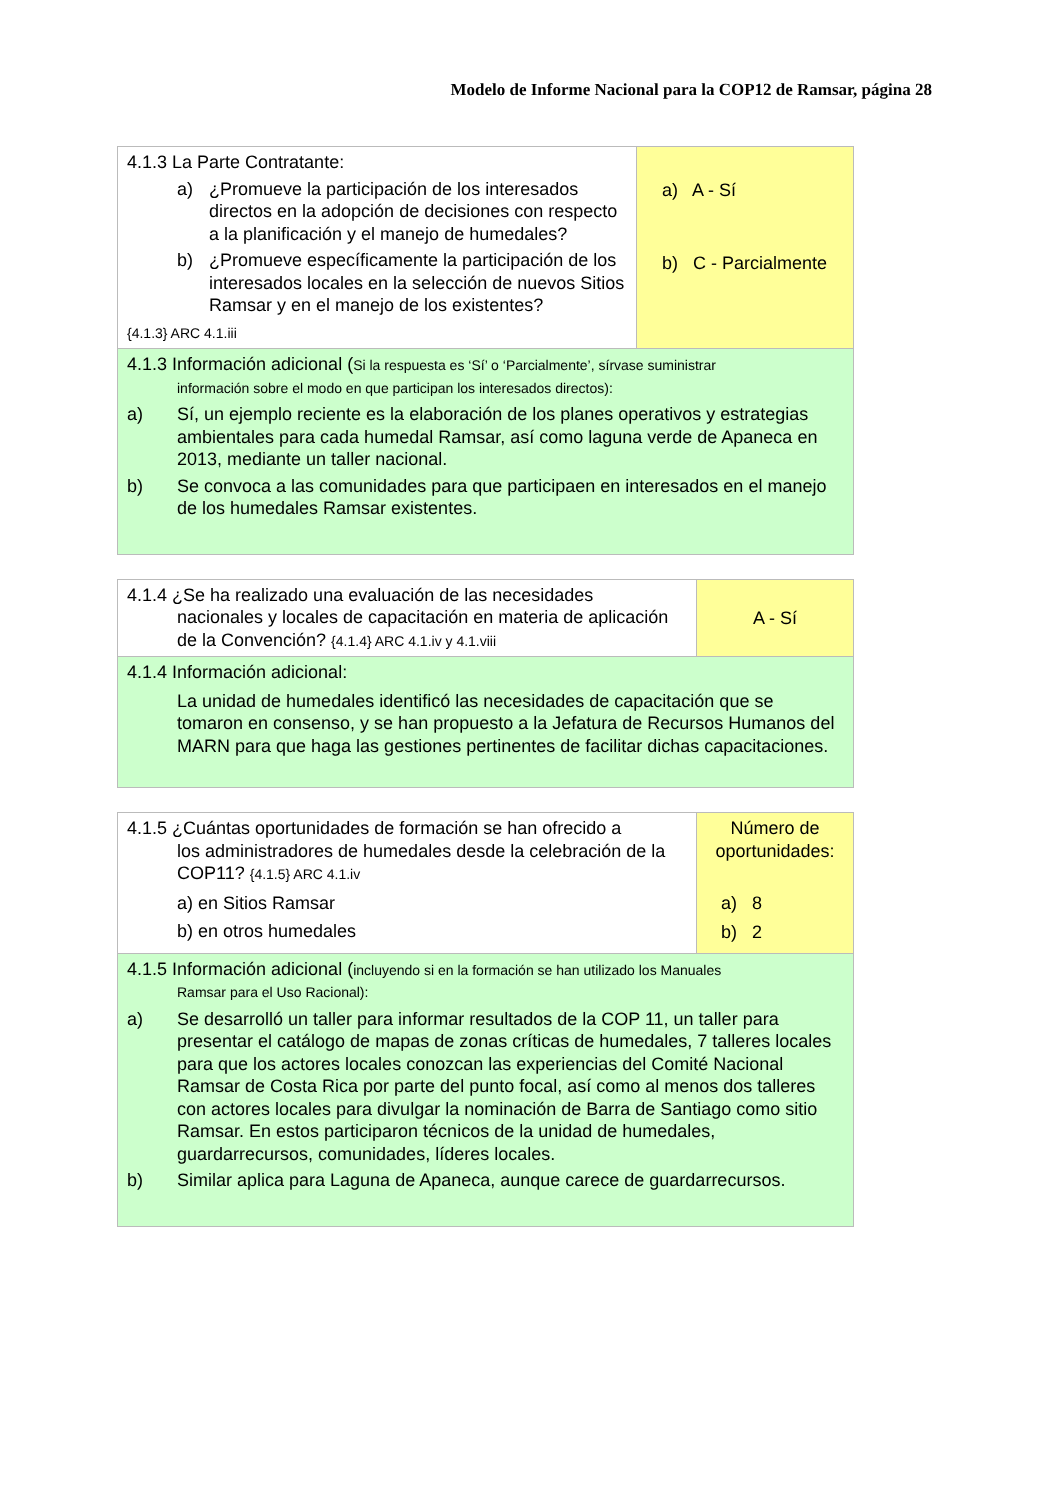Modelo de Informe Nacional para la COP12 de Ramsar, página 28
| 4.1.3 La Parte Contratante: a) ¿Promueve la participación de los interesados directos en la adopción de decisiones con respecto a la planificación y el manejo de humedales? b) ¿Promueve específicamente la participación de los interesados locales en la selección de nuevos Sitios Ramsar y en el manejo de los existentes? {4.1.3} ARC 4.1.iii | a) A - Sí b) C - Parcialmente |
| 4.1.3 Información adicional ( Si la respuesta es ‘Sí’ o ‘Parcialmente’, sírvase suministrar información sobre el modo en que participan los interesados directos): a) Sí, un ejemplo reciente es la elaboración de los planes operativos y estrategias ambientales para cada humedal Ramsar, así como laguna verde de Apaneca en 2013, mediante un taller nacional. b) Se convoca a las comunidades para que participaen en interesados en el manejo de los humedales Ramsar existentes. | |
| 4.1.4 ¿Se ha realizado una evaluación de las necesidades nacionales y locales de capacitación en materia de aplicación de la Convención? {4.1.4} ARC 4.1.iv y 4.1.viii | A - Sí |
| 4.1.4 Información adicional: La unidad de humedales identificó las necesidades de capacitación que se tomaron en consenso, y se han propuesto a la Jefatura de Recursos Humanos del MARN para que haga las gestiones pertinentes de facilitar dichas capacitaciones. | |
| 4.1.5 ¿Cuántas oportunidades de formación se han ofrecido a los administradores de humedales desde la celebración de la COP11? {4.1.5} ARC 4.1.iv a) en Sitios Ramsar b) en otros humedales | Número de oportunidades: a) 8 b) 2 |
| 4.1.5 Información adicional ( incluyendo si en la formación se han utilizado los Manuales Ramsar para el Uso Racional): a) Se desarrolló un taller para informar resultados de la COP 11, un taller para presentar el catálogo de mapas de zonas críticas de humedales, 7 talleres locales para que los actores locales conozcan las experiencias del Comité Nacional Ramsar de Costa Rica por parte del punto focal, así como al menos dos talleres con actores locales para divulgar la nominación de Barra de Santiago como sitio Ramsar. En estos participaron técnicos de la unidad de humedales, guardarrecursos, comunidades, líderes locales. b) Similar aplica para Laguna de Apaneca, aunque carece de guardarrecursos. | |